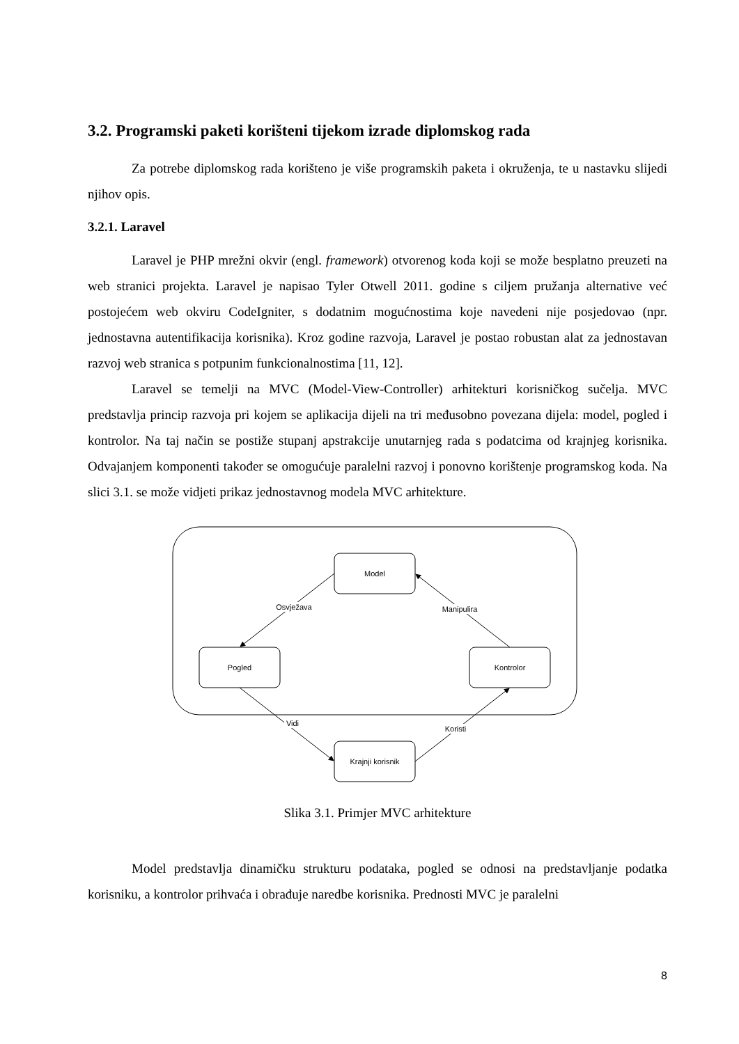3.2. Programski paketi korišteni tijekom izrade diplomskog rada
Za potrebe diplomskog rada korišteno je više programskih paketa i okruženja, te u nastavku slijedi njihov opis.
3.2.1. Laravel
Laravel je PHP mrežni okvir (engl. framework) otvorenog koda koji se može besplatno preuzeti na web stranici projekta. Laravel je napisao Tyler Otwell 2011. godine s ciljem pružanja alternative već postojećem web okviru CodeIgniter, s dodatnim mogućnostima koje navedeni nije posjedovao (npr. jednostavna autentifikacija korisnika). Kroz godine razvoja, Laravel je postao robustan alat za jednostavan razvoj web stranica s potpunim funkcionalnostima [11, 12].
Laravel se temelji na MVC (Model-View-Controller) arhitekturi korisničkog sučelja. MVC predstavlja princip razvoja pri kojem se aplikacija dijeli na tri međusobno povezana dijela: model, pogled i kontrolor. Na taj način se postiže stupanj apstrakcije unutarnjeg rada s podatcima od krajnjeg korisnika. Odvajanjem komponenti također se omogućuje paralelni razvoj i ponovno korištenje programskog koda. Na slici 3.1. se može vidjeti prikaz jednostavnog modela MVC arhitekture.
Model
Pogled
Kontrolor
Krajnji korisnik
Osvježava
Manipulira
Vidi
Koristi
Slika 3.1. Primjer MVC arhitekture
Model predstavlja dinamičku strukturu podataka, pogled se odnosi na predstavljanje podatka korisniku, a kontrolor prihvaća i obrađuje naredbe korisnika. Prednosti MVC je paralelni
8